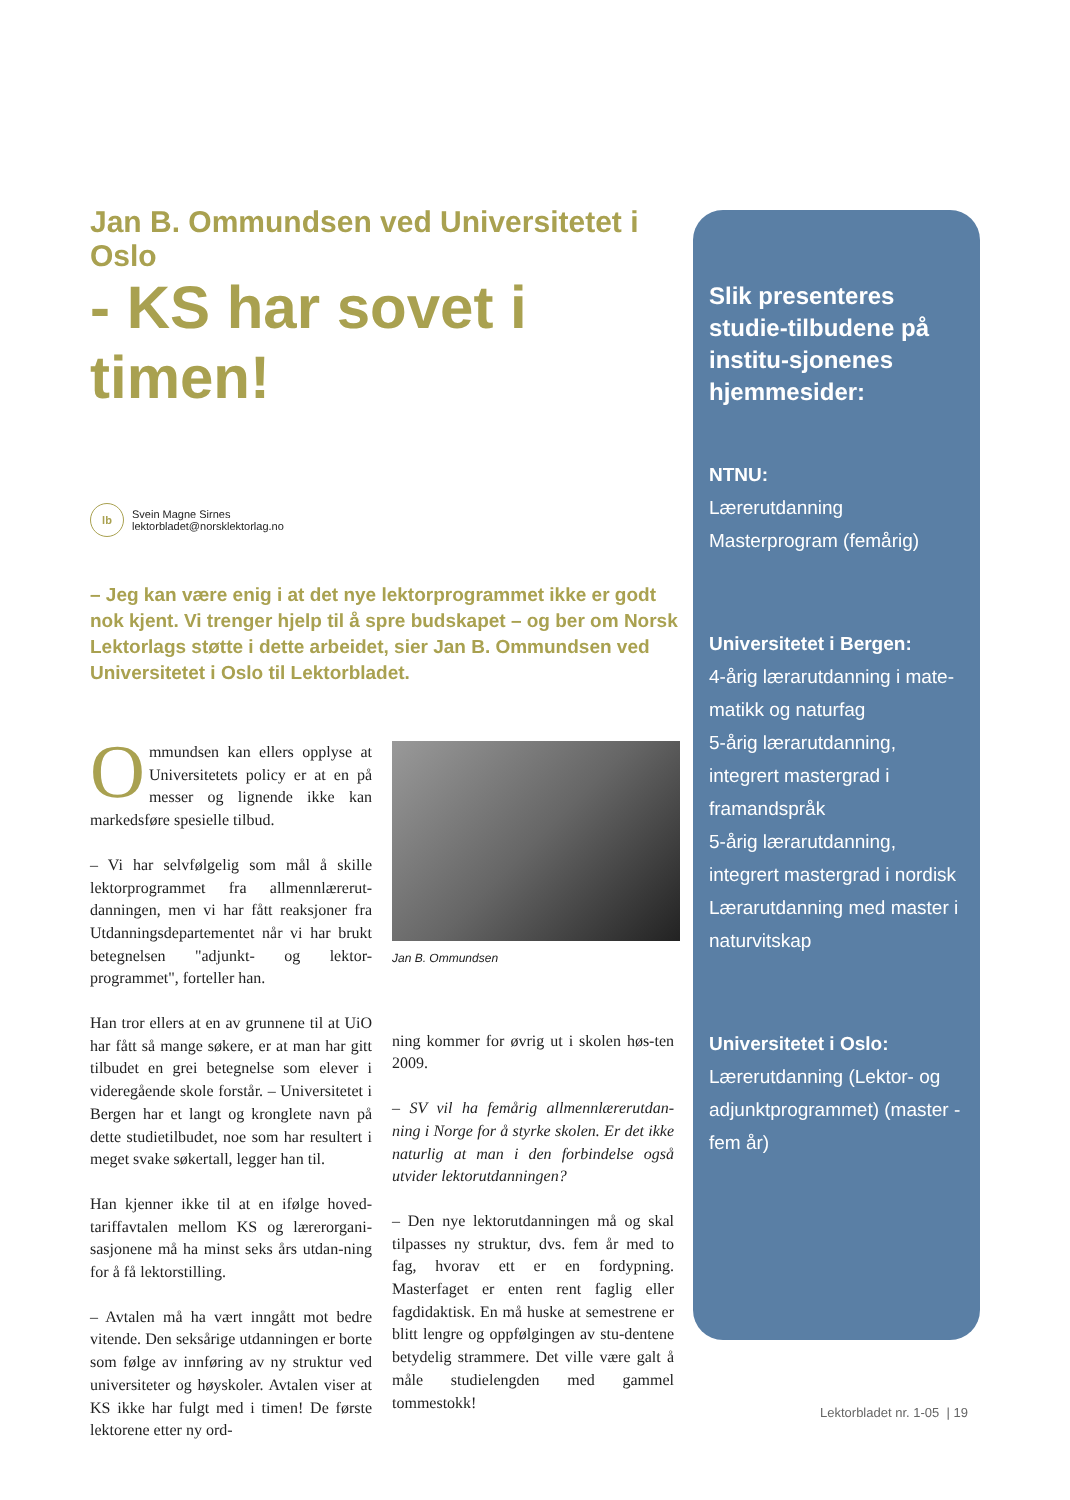Jan B. Ommundsen ved Universitetet i Oslo
- KS har sovet i timen!
lb
Svein Magne Sirnes
lektorbladet@norsklektorlag.no
– Jeg kan være enig i at det nye lektorprogrammet ikke er godt nok kjent. Vi trenger hjelp til å spre budskapet – og ber om Norsk Lektorlags støtte i dette arbeidet, sier Jan B. Ommundsen ved Universitetet i Oslo til Lektorbladet.
Ommundsen kan ellers opplyse at Universitetets policy er at en på messer og lignende ikke kan markedsføre spesielle tilbud.
– Vi har selvfølgelig som mål å skille lektorprogrammet fra allmennlærerut-danningen, men vi har fått reaksjoner fra Utdanningsdepartementet når vi har brukt betegnelsen "adjunkt- og lektor-programmet", forteller han.
Han tror ellers at en av grunnene til at UiO har fått så mange søkere, er at man har gitt tilbudet en grei betegnelse som elever i videregående skole forstår. – Universitetet i Bergen har et langt og kronglete navn på dette studietilbudet, noe som har resultert i meget svake søkertall, legger han til.
Han kjenner ikke til at en ifølge hoved-tariffavtalen mellom KS og lærerorgani-sasjonene må ha minst seks års utdan-ning for å få lektorstilling.
– Avtalen må ha vært inngått mot bedre vitende. Den seksårige utdanningen er borte som følge av innføring av ny struktur ved universiteter og høyskoler. Avtalen viser at KS ikke har fulgt med i timen! De første lektorene etter ny ord-
Jan B. Ommundsen
ning kommer for øvrig ut i skolen høs-ten 2009.
– SV vil ha femårig allmennlærerutdan-ning i Norge for å styrke skolen. Er det ikke naturlig at man i den forbindelse også utvider lektorutdanningen?
– Den nye lektorutdanningen må og skal tilpasses ny struktur, dvs. fem år med to fag, hvorav ett er en fordypning. Masterfaget er enten rent faglig eller fagdidaktisk. En må huske at semestrene er blitt lengre og oppfølgingen av stu-dentene betydelig strammere. Det ville være galt å måle studielengden med gammel tommestokk!
Slik presenteres studie-tilbudene på institu-sjonenes hjemmesider:
NTNU:
Lærerutdanning
Masterprogram (femårig)
Universitetet i Bergen:
4-årig lærarutdanning i mate-matikk og naturfag
5-årig lærarutdanning, integrert mastergrad i framandspråk
5-årig lærarutdanning, integrert mastergrad i nordisk
Lærarutdanning med master i naturvitskap
Universitetet i Oslo:
Lærerutdanning (Lektor- og adjunktprogrammet) (master - fem år)
Lektorbladet nr. 1-05 | 19